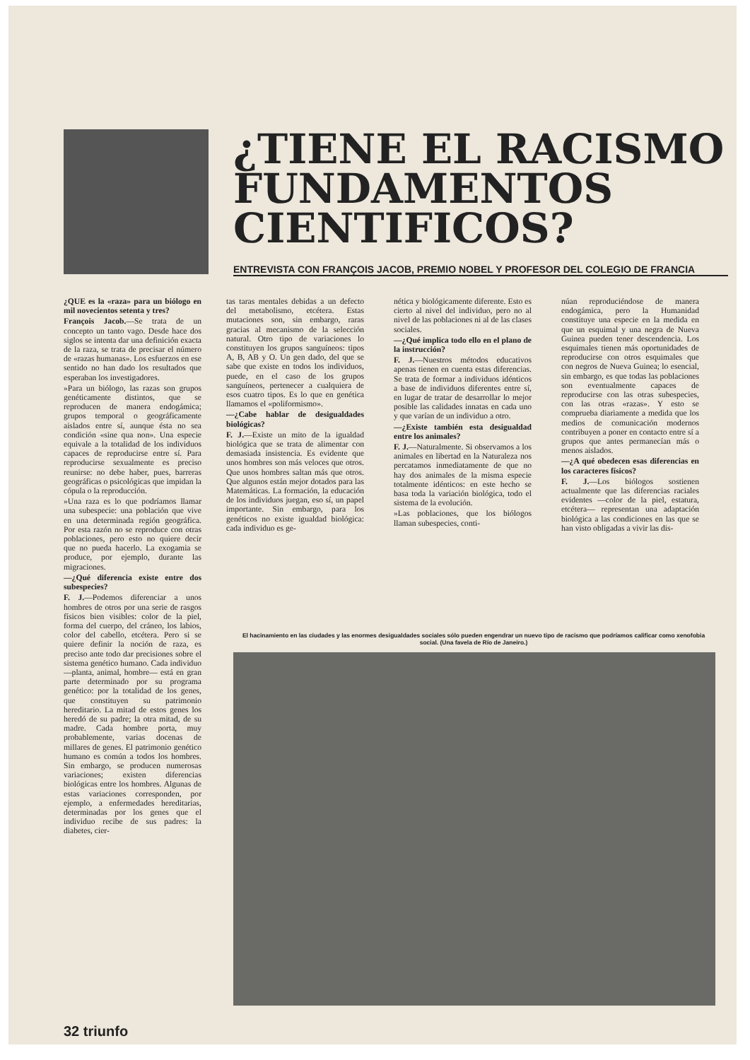¿TIENE EL RACISMO FUNDAMENTOS CIENTIFICOS?
ENTREVISTA CON FRANÇOIS JACOB, PREMIO NOBEL Y PROFESOR DEL COLEGIO DE FRANCIA
¿QUE es la «raza» para un biólogo en mil novecientos setenta y tres?
François Jacob.—Se trata de un concepto un tanto vago. Desde hace dos siglos se intenta dar una definición exacta de la raza, se trata de precisar el número de «razas humanas». Los esfuerzos en ese sentido no han dado los resultados que esperaban los investigadores.
»Para un biólogo, las razas son grupos genéticamente distintos, que se reproducen de manera endogámica; grupos temporal o geográficamente aislados entre sí, aunque ésta no sea condición «sine qua non». Una especie equivale a la totalidad de los individuos capaces de reproducirse entre sí. Para reproducirse sexualmente es preciso reunirse: no debe haber, pues, barreras geográficas o psicológicas que impidan la cópula o la reproducción.
»Una raza es lo que podríamos llamar una subespecie: una población que vive en una determinada región geográfica. Por esta razón no se reproduce con otras poblaciones, pero esto no quiere decir que no pueda hacerlo. La exogamia se produce, por ejemplo, durante las migraciones.
—¿Qué diferencia existe entre dos subespecies?
F. J.—Podemos diferenciar a unos hombres de otros por una serie de rasgos físicos bien visibles: color de la piel, forma del cuerpo, del cráneo, los labios, color del cabello, etcétera. Pero si se quiere definir la noción de raza, es preciso ante todo dar precisiones sobre el sistema genético humano. Cada individuo —planta, animal, hombre— está en gran parte determinado por su programa genético: por la totalidad de los genes, que constituyen su patrimonio hereditario. La mitad de estos genes los heredó de su padre; la otra mitad, de su madre. Cada hombre porta, muy probablemente, varias docenas de millares de genes. El patrimonio genético humano es común a todos los hombres. Sin embargo, se producen numerosas variaciones; existen diferencias biológicas entre los hombres. Algunas de estas variaciones corresponden, por ejemplo, a enfermedades hereditarias, determinadas por los genes que el individuo recibe de sus padres: la diabetes, cier-
tas taras mentales debidas a un defecto del metabolismo, etcétera. Estas mutaciones son, sin embargo, raras gracias al mecanismo de la selección natural. Otro tipo de variaciones lo constituyen los grupos sanguíneos: tipos A, B, AB y O. Un gen dado, del que se sabe que existe en todos los individuos, puede, en el caso de los grupos sanguíneos, pertenecer a cualquiera de esos cuatro tipos. Es lo que en genética llamamos el «poliformismo».
—¿Cabe hablar de desigualdades biológicas?
F. J.—Existe un mito de la igualdad biológica que se trata de alimentar con demasiada insistencia. Es evidente que unos hombres son más veloces que otros. Que unos hombres saltan más que otros. Que algunos están mejor dotados para las Matemáticas. La formación, la educación de los individuos juegan, eso sí, un papel importante. Sin embargo, para los genéticos no existe igualdad biológica: cada individuo es ge-
nética y biológicamente diferente. Esto es cierto al nivel del individuo, pero no al nivel de las poblaciones ni al de las clases sociales.
—¿Qué implica todo ello en el plano de la instrucción?
F. J.—Nuestros métodos educativos apenas tienen en cuenta estas diferencias. Se trata de formar a individuos idénticos a base de individuos diferentes entre sí, en lugar de tratar de desarrollar lo mejor posible las calidades innatas en cada uno y que varían de un individuo a otro.
—¿Existe también esta desigualdad entre los animales?
F. J.—Naturalmente. Si observamos a los animales en libertad en la Naturaleza nos percatamos inmediatamente de que no hay dos animales de la misma especie totalmente idénticos: en este hecho se basa toda la variación biológica, todo el sistema de la evolución.
»Las poblaciones, que los biólogos llaman subespecies, conti-
núan reproduciéndose de manera endogámica, pero la Humanidad constituye una especie en la medida en que un esquimal y una negra de Nueva Guinea pueden tener descendencia. Los esquimales tienen más oportunidades de reproducirse con otros esquimales que con negros de Nueva Guinea; lo esencial, sin embargo, es que todas las poblaciones son eventualmente capaces de reproducirse con las otras subespecies, con las otras «razas». Y esto se comprueba diariamente a medida que los medios de comunicación modernos contribuyen a poner en contacto entre sí a grupos que antes permanecían más o menos aislados.
—¿A qué obedecen esas diferencias en los caracteres físicos?
F. J.—Los biólogos sostienen actualmente que las diferencias raciales evidentes —color de la piel, estatura, etcétera— representan una adaptación biológica a las condiciones en las que se han visto obligadas a vivir las dis-
El hacinamiento en las ciudades y las enormes desigualdades sociales sólo pueden engendrar un nuevo tipo de racismo que podríamos calificar como xenofobia social. (Una favela de Río de Janeiro.)
32 triunfo